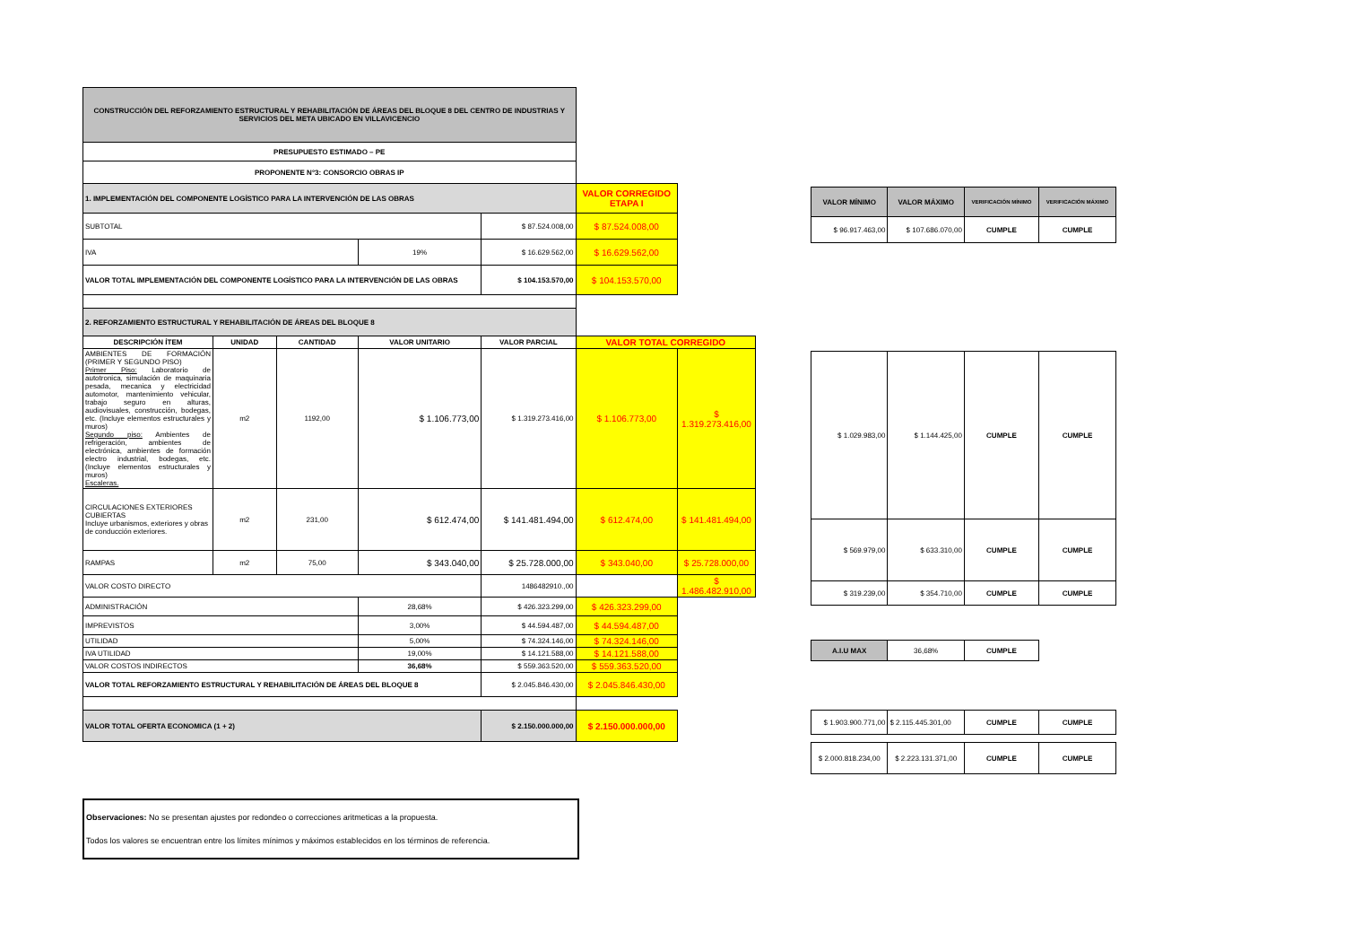| CONSTRUCCIÓN DEL REFORZAMIENTO ESTRUCTURAL Y REHABILITACIÓN DE ÁREAS DEL BLOQUE 8 DEL CENTRO DE INDUSTRIAS Y SERVICIOS DEL META UBICADO EN VILLAVICENCIO | | | | | | |
| PRESUPUESTO ESTIMADO – PE | | | | | | |
| PROPONENTE N°3: CONSORCIO OBRAS IP | | | | | | |
| 1. IMPLEMENTACIÓN DEL COMPONENTE LOGÍSTICO PARA LA INTERVENCIÓN DE LAS OBRAS | | | | | VALOR CORREGIDO ETAPA I | |
| SUBTOTAL | | | | $ 87.524.008,00 | $ 87.524.008,00 | |
| IVA | | | 19% | $ 16.629.562,00 | $ 16.629.562,00 | |
| VALOR TOTAL IMPLEMENTACIÓN DEL COMPONENTE LOGÍSTICO PARA LA INTERVENCIÓN DE LAS OBRAS | | | | $ 104.153.570,00 | $ 104.153.570,00 | |
| 2. REFORZAMIENTO ESTRUCTURAL Y REHABILITACIÓN DE ÁREAS DEL BLOQUE 8 | | | | | | |
| DESCRIPCIÓN ÍTEM | UNIDAD | CANTIDAD | VALOR UNITARIO | VALOR PARCIAL | VALOR TOTAL CORREGIDO | |
| AMBIENTES DE FORMACIÓN (PRIMER Y SEGUNDO PISO) Primer Piso: Laboratorio de autotronica, simulación de maquinaria pesada, mecanica y electricidad automotor, mantenimiento vehicular, trabajo seguro en alturas, audiovisuales, construcción, bodegas, etc. (Incluye elementos estructurales y muros) Segundo piso: Ambientes de refrigeración, ambientes de electrónica, ambientes de formación electro industrial, bodegas, etc. (Incluye elementos estructurales y muros) Escaleras. | m2 | 1192,00 | $ 1.106.773,00 | $ 1.319.273.416,00 | $ 1.106.773,00 | $ 1.319.273.416,00 |
| CIRCULACIONES EXTERIORES CUBIERTAS Incluye urbanismos, exteriores y obras de conducción exteriores. | m2 | 231,00 | $ 612.474,00 | $ 141.481.494,00 | $ 612.474,00 | $ 141.481.494,00 |
| RAMPAS | m2 | 75,00 | $ 343.040,00 | $ 25.728.000,00 | $ 343.040,00 | $ 25.728.000,00 |
| VALOR COSTO DIRECTO | | | | 1486482910.,00 | | $ 1.486.482.910,00 |
| ADMINISTRACIÓN | | | 28,68% | $ 426.323.299,00 | $ 426.323.299,00 | |
| IMPREVISTOS | | | 3,00% | $ 44.594.487,00 | $ 44.594.487,00 | |
| UTILIDAD | | | 5,00% | $ 74.324.146,00 | $ 74.324.146,00 | |
| IVA UTILIDAD | | | 19,00% | $ 14.121.588,00 | $ 14.121.588,00 | |
| VALOR COSTOS INDIRECTOS | | | 36,68% | $ 559.363.520,00 | $ 559.363.520,00 | |
| VALOR TOTAL REFORZAMIENTO ESTRUCTURAL Y REHABILITACIÓN DE ÁREAS DEL BLOQUE 8 | | | | $ 2.045.846.430,00 | $ 2.045.846.430,00 | |
| VALOR TOTAL OFERTA ECONOMICA (1 + 2) | | | | $ 2.150.000.000,00 | $ 2.150.000.000,00 | |
| VALOR MÍNIMO | VALOR MÁXIMO | VERIFICACIÓN MÍNIMO | VERIFICACIÓN MÁXIMO |
| $ 96.917.463,00 | $ 107.686.070,00 | CUMPLE | CUMPLE |
| $ 1.029.983,00 | $ 1.144.425,00 | CUMPLE | CUMPLE |
| $ 569.979,00 | $ 633.310,00 | CUMPLE | CUMPLE |
| $ 319.239,00 | $ 354.710,00 | CUMPLE | CUMPLE |
| A.I.U MAX | 36,68% | CUMPLE | |
| $ 1.903.900.771,00 | $ 2.115.445.301,00 | CUMPLE | CUMPLE |
| $ 2.000.818.234,00 | $ 2.223.131.371,00 | CUMPLE | CUMPLE |
Observaciones: No se presentan ajustes por redondeo o correcciones aritmeticas a la propuesta.
Todos los valores se encuentran entre los límites mínimos y máximos establecidos en los términos de referencia.